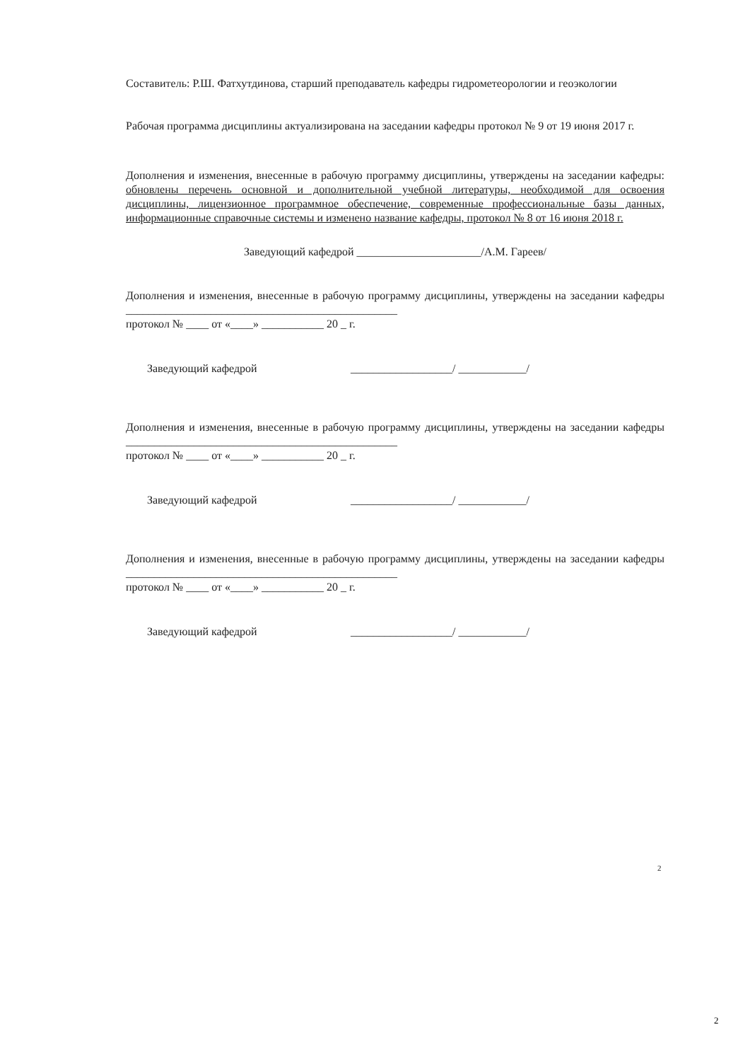Составитель: Р.Ш. Фатхутдинова, старший преподаватель кафедры гидрометеорологии и геоэкологии
Рабочая программа дисциплины актуализирована на заседании кафедры протокол № 9 от 19 июня 2017 г.
Дополнения и изменения, внесенные в рабочую программу дисциплины, утверждены на заседании кафедры: обновлены перечень основной и дополнительной учебной литературы, необходимой для освоения дисциплины, лицензионное программное обеспечение, современные профессиональные базы данных, информационные справочные системы и изменено название кафедры, протокол № 8 от 16 июня 2018 г.
Заведующий кафедрой ______________________/А.М. Гареев/
Дополнения и изменения, внесенные в рабочую программу дисциплины, утверждены на заседании кафедры ________________________________________________
протокол № ____ от «____» ___________ 20 _ г.
Заведующий кафедрой __________________/ ____________/
Дополнения и изменения, внесенные в рабочую программу дисциплины, утверждены на заседании кафедры ________________________________________________
протокол № ____ от «____» ___________ 20 _ г.
Заведующий кафедрой __________________/ ____________/
Дополнения и изменения, внесенные в рабочую программу дисциплины, утверждены на заседании кафедры ________________________________________________
протокол № ____ от «____» ___________ 20 _ г.
Заведующий кафедрой __________________/ ____________/
2
2